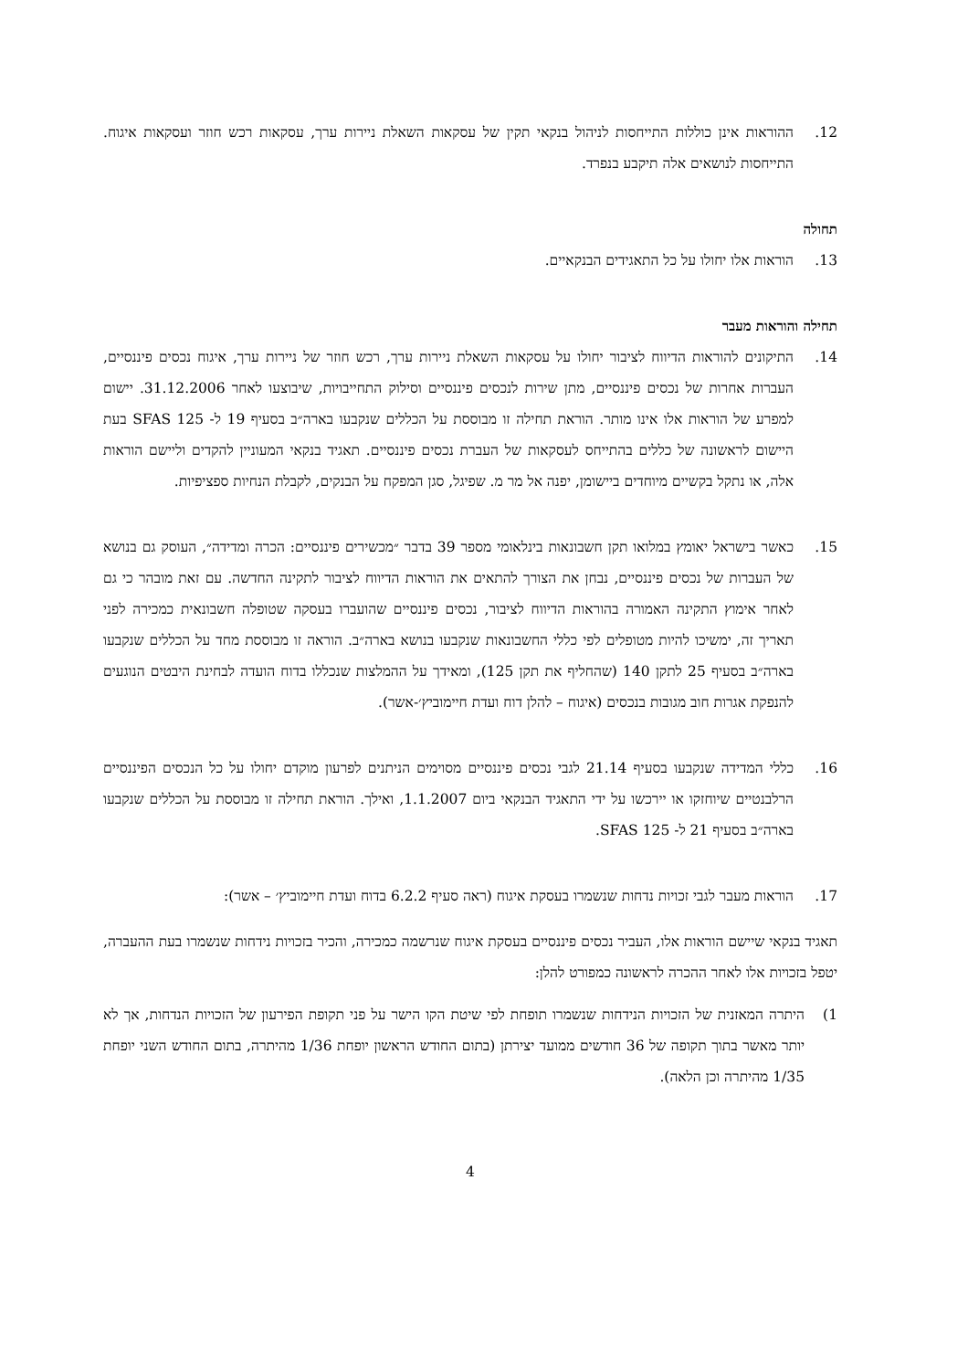12. ההוראות אינן כוללות התייחסות לניהול בנקאי תקין של עסקאות השאלת ניירות ערך, עסקאות רכש חוזר ועסקאות איגוח. התייחסות לנושאים אלה תיקבע בנפרד.
תחולה
13. הוראות אלו יחולו על כל התאגידים הבנקאיים.
תחילה והוראות מעבר
14. התיקונים להוראות הדיווח לציבור יחולו על עסקאות השאלת ניירות ערך, רכש חוזר של ניירות ערך, איגוח נכסים פיננסיים, העברות אחרות של נכסים פיננסיים, מתן שירות לנכסים פיננסיים וסילוק התחייבויות, שיבוצעו לאחר 31.12.2006. יישום למפרע של הוראות אלו אינו מותר. הוראת תחילה זו מבוססת על הכללים שנקבעו בארה״ב בסעיף 19 ל- SFAS 125 בעת היישום לראשונה של כללים בהתייחס לעסקאות של העברת נכסים פיננסיים. תאגיד בנקאי המעוניין להקדים וליישם הוראות אלה, או נתקל בקשיים מיוחדים ביישומן, יפנה אל מר מ. שפיגל, סגן המפקח על הבנקים, לקבלת הנחיות ספציפיות.
15. כאשר בישראל יאומץ במלואו תקן חשבונאות בינלאומי מספר 39 בדבר ״מכשירים פיננסיים: הכרה ומדידה״, העוסק גם בנושא של העברות של נכסים פיננסיים, נבחן את הצורך להתאים את הוראות הדיווח לציבור לתקינה החדשה. עם זאת מובהר כי גם לאחר אימוץ התקינה האמורה בהוראות הדיווח לציבור, נכסים פיננסיים שהועברו בעסקה שטופלה חשבונאית כמכירה לפני תאריך זה, ימשיכו להיות מטופלים לפי כללי החשבונאות שנקבעו בנושא בארה״ב. הוראה זו מבוססת מחד על הכללים שנקבעו בארה״ב בסעיף 25 לתקן 140 (שהחליף את תקן 125), ומאידך על ההמלצות שנכללו בדוח הועדה לבחינת היבטים הנוגעים להנפקת אגרות חוב מגובות בנכסים (איגוח – להלן דוח ועדת חיימוביץ׳-אשר).
16. כללי המדידה שנקבעו בסעיף 21.14 לגבי נכסים פיננסיים מסוימים הניתנים לפרעון מוקדם יחולו על כל הנכסים הפיננסיים הרלבנטיים שיוחזקו או יירכשו על ידי התאגיד הבנקאי ביום 1.1.2007, ואילך. הוראת תחילה זו מבוססת על הכללים שנקבעו בארה״ב בסעיף 21 ל- SFAS 125.
17. הוראות מעבר לגבי זכויות נדחות שנשמרו בעסקת איגוח (ראה סעיף 6.2.2 בדוח ועדת חיימוביץ׳ – אשר):
תאגיד בנקאי שיישם הוראות אלו, העביר נכסים פיננסיים בעסקת איגוח שנרשמה כמכירה, והכיר בזכויות נידחות שנשמרו בעת ההעברה, יטפל בזכויות אלו לאחר ההכרה לראשונה כמפורט להלן:
1) היתרה המאזנית של הזכויות הנידחות שנשמרו תופחת לפי שיטת הקו הישר על פני תקופת הפירעון של הזכויות הנדחות, אך לא יותר מאשר בתוך תקופה של 36 חודשים ממועד יצירתן (בתום החודש הראשון יופחת 1/36 מהיתרה, בתום החודש השני יופחת 1/35 מהיתרה וכן הלאה).
4